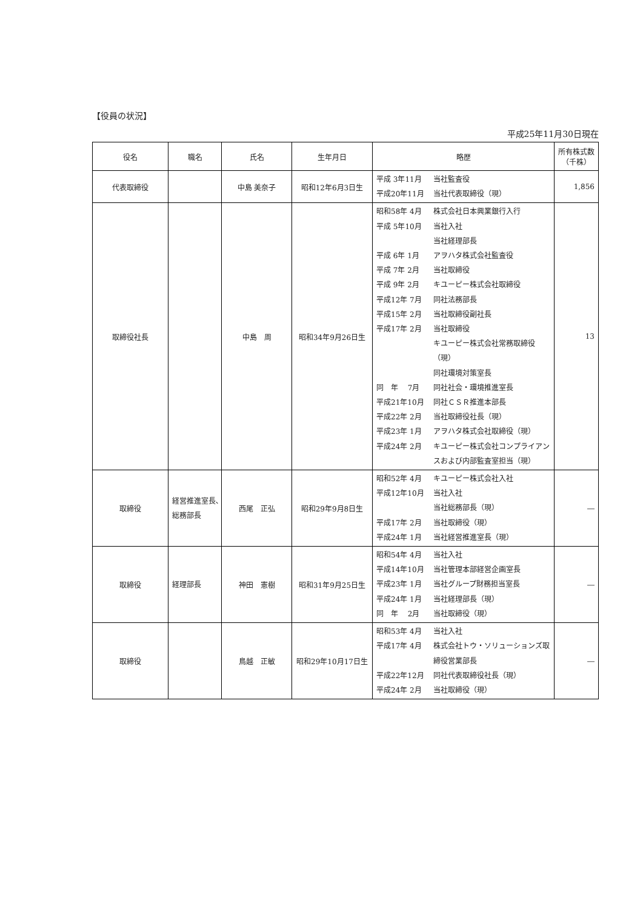【役員の状況】
平成25年11月30日現在
| 役名 | 職名 | 氏名 | 生年月日 | 略歴 | 所有株式数 （千株） |
| --- | --- | --- | --- | --- | --- |
| 代表取締役 | | 中島 美奈子 | 昭和12年6月3日生 | 平成 3年11月 当社監査役 平成20年11月 当社代表取締役（現） | 1,856 |
| 取締役社長 | | 中島 周 | 昭和34年9月26日生 | 昭和58年 4月 株式会社日本興業銀行入行 平成 5年10月 当社入社 当社経理部長 平成 6年 1月 アヲハタ株式会社監査役 平成 7年 2月 当社取締役 平成 9年 2月 キユーピー株式会社取締役 平成12年 7月 同社法務部長 平成15年 2月 当社取締役副社長 平成17年 2月 当社取締役 キユーピー株式会社常務取締役（現） 同社環境対策室長 同 年 7月 同社社会・環境推進室長 平成21年10月 同社ＣＳＲ推進本部長 平成22年 2月 当社取締役社長（現） 平成23年 1月 アヲハタ株式会社取締役（現） 平成24年 2月 キユーピー株式会社コンプライアンスおよび内部監査室担当（現） | 13 |
| 取締役 | 経営推進室長､総務部長 | 西尾 正弘 | 昭和29年9月8日生 | 昭和52年 4月 キユーピー株式会社入社 平成12年10月 当社入社 当社総務部長（現） 平成17年 2月 当社取締役（現） 平成24年 1月 当社経営推進室長（現） | ― |
| 取締役 | 経理部長 | 神田 憲樹 | 昭和31年9月25日生 | 昭和54年 4月 当社入社 平成14年10月 当社管理本部経営企画室長 平成23年 1月 当社グループ財務担当室長 平成24年 1月 当社経理部長（現） 同 年 2月 当社取締役（現） | ― |
| 取締役 | | 鳥越 正敏 | 昭和29年10月17日生 | 昭和53年 4月 当社入社 平成17年 4月 株式会社トウ・ソリューションズ取締役営業部長 平成22年12月 同社代表取締役社長（現） 平成24年 2月 当社取締役（現） | ― |